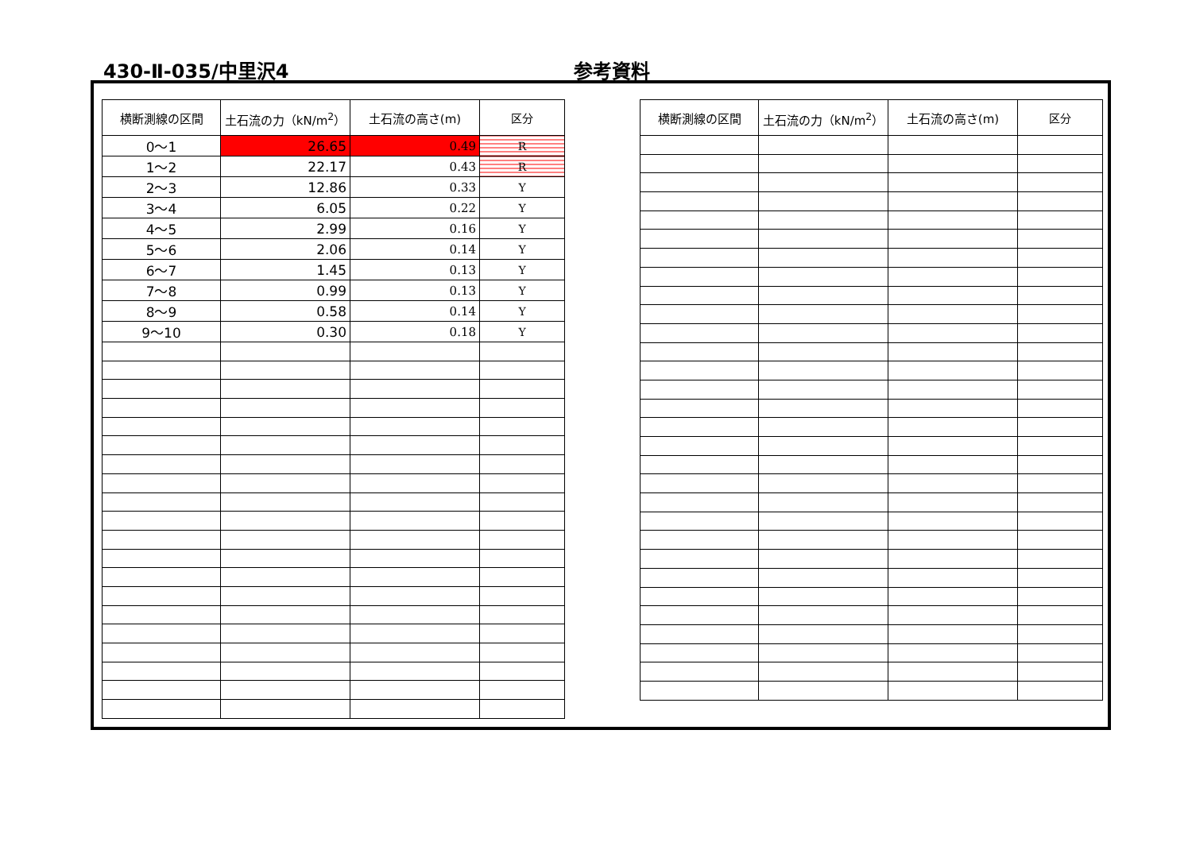430-Ⅱ-035/中里沢4 参考資料
| 横断測線の区間 | 土石流の力（kN/m<sup>2</sup>） | 土石流の高さ(m) | 区分 |
| --- | --- | --- | --- |
| 0～1 | 26.65 | 0.49 | R |
| 1～2 | 22.17 | 0.43 | R |
| 2～3 | 12.86 | 0.33 | Y |
| 3～4 | 6.05 | 0.22 | Y |
| 4～5 | 2.99 | 0.16 | Y |
| 5～6 | 2.06 | 0.14 | Y |
| 6～7 | 1.45 | 0.13 | Y |
| 7～8 | 0.99 | 0.13 | Y |
| 8～9 | 0.58 | 0.14 | Y |
| 9～10 | 0.30 | 0.18 | Y |
| 横断測線の区間 | 土石流の力（kN/m<sup>2</sup>） | 土石流の高さ(m) | 区分 |
| --- | --- | --- | --- |